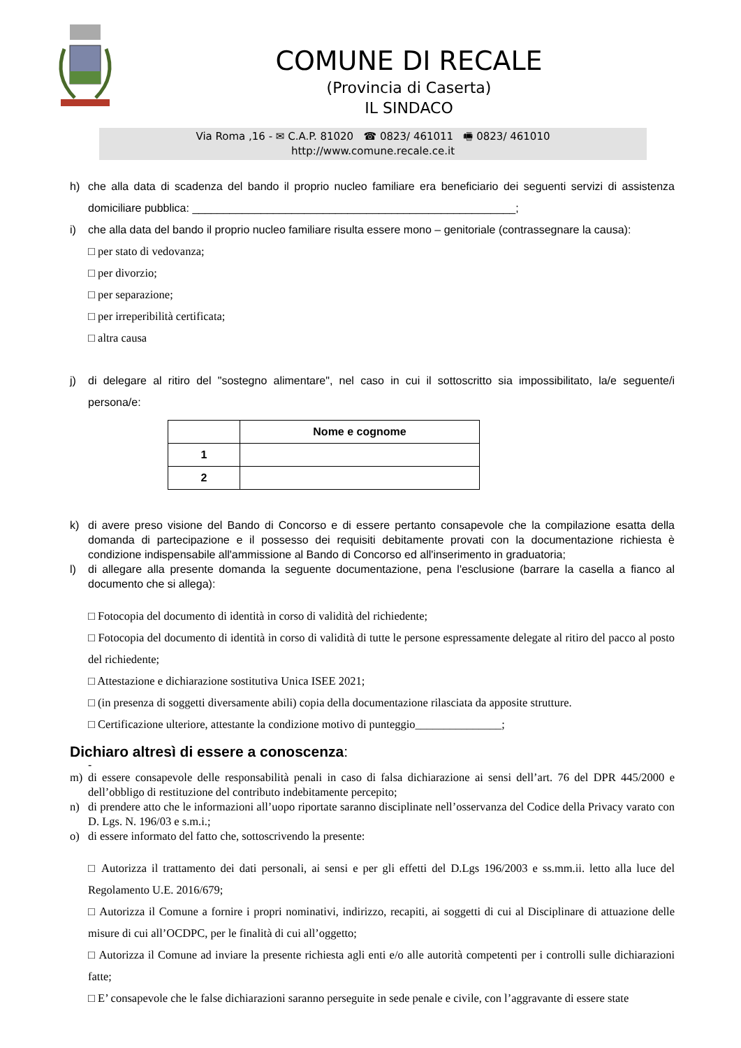COMUNE DI RECALE
(Provincia di Caserta)
IL SINDACO
Via Roma ,16 - ✉ C.A.P. 81020 ☎ 0823/ 461011 🖷 0823/ 461010
http://www.comune.recale.ce.it
h) che alla data di scadenza del bando il proprio nucleo familiare era beneficiario dei seguenti servizi di assistenza domiciliare pubblica: ____________________________________________________;
i) che alla data del bando il proprio nucleo familiare risulta essere mono – genitoriale (contrassegnare la causa):
□ per stato di vedovanza;
□ per divorzio;
□ per separazione;
□ per irreperibilità certificata;
□ altra causa
j) di delegare al ritiro del "sostegno alimentare", nel caso in cui il sottoscritto sia impossibilitato, la/e seguente/i persona/e:
| | Nome e cognome |
| --- | --- |
| 1 | |
| 2 | |
k) di avere preso visione del Bando di Concorso e di essere pertanto consapevole che la compilazione esatta della domanda di partecipazione e il possesso dei requisiti debitamente provati con la documentazione richiesta è condizione indispensabile all'ammissione al Bando di Concorso ed all'inserimento in graduatoria;
l) di allegare alla presente domanda la seguente documentazione, pena l'esclusione (barrare la casella a fianco al documento che si allega):
□ Fotocopia del documento di identità in corso di validità del richiedente;
□ Fotocopia del documento di identità in corso di validità di tutte le persone espressamente delegate al ritiro del pacco al posto del richiedente;
□ Attestazione e dichiarazione sostitutiva Unica ISEE 2021;
□ (in presenza di soggetti diversamente abili) copia della documentazione rilasciata da apposite strutture.
□ Certificazione ulteriore, attestante la condizione motivo di punteggio_______________;
Dichiaro altresì di essere a conoscenza:
-
m) di essere consapevole delle responsabilità penali in caso di falsa dichiarazione ai sensi dell’art. 76 del DPR 445/2000 e dell’obbligo di restituzione del contributo indebitamente percepito;
n) di prendere atto che le informazioni all’uopo riportate saranno disciplinate nell’osservanza del Codice della Privacy varato con D. Lgs. N. 196/03 e s.m.i.;
o) di essere informato del fatto che, sottoscrivendo la presente:
□ Autorizza il trattamento dei dati personali, ai sensi e per gli effetti del D.Lgs 196/2003 e ss.mm.ii. letto alla luce del Regolamento U.E. 2016/679;
□ Autorizza il Comune a fornire i propri nominativi, indirizzo, recapiti, ai soggetti di cui al Disciplinare di attuazione delle misure di cui all’OCDPC, per le finalità di cui all’oggetto;
□ Autorizza il Comune ad inviare la presente richiesta agli enti e/o alle autorità competenti per i controlli sulle dichiarazioni fatte;
□ E’ consapevole che le false dichiarazioni saranno perseguite in sede penale e civile, con l’aggravante di essere state